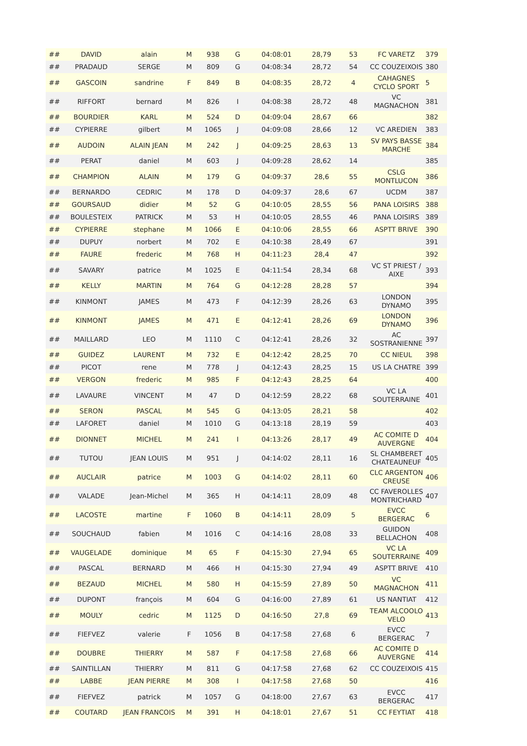| ## | DAVID | alain | M | 938 | G | 04:08:01 | 28,79 | 53 | FC VARETZ | 379 |
| ## | PRADAUD | SERGE | M | 809 | G | 04:08:34 | 28,72 | 54 | CC COUZEIXOIS | 380 |
| ## | GASCOIN | sandrine | F | 849 | B | 04:08:35 | 28,72 | 4 | CAHAGNES CYCLO SPORT | 5 |
| ## | RIFFORT | bernard | M | 826 | I | 04:08:38 | 28,72 | 48 | VC MAGNACHON | 381 |
| ## | BOURDIER | KARL | M | 524 | D | 04:09:04 | 28,67 | 66 | | 382 |
| ## | CYPIERRE | gilbert | M | 1065 | J | 04:09:08 | 28,66 | 12 | VC AREDIEN | 383 |
| ## | AUDOIN | ALAIN JEAN | M | 242 | J | 04:09:25 | 28,63 | 13 | SV PAYS BASSE MARCHE | 384 |
| ## | PERAT | daniel | M | 603 | J | 04:09:28 | 28,62 | 14 | | 385 |
| ## | CHAMPION | ALAIN | M | 179 | G | 04:09:37 | 28,6 | 55 | CSLG MONTLUCON | 386 |
| ## | BERNARDO | CEDRIC | M | 178 | D | 04:09:37 | 28,6 | 67 | UCDM | 387 |
| ## | GOURSAUD | didier | M | 52 | G | 04:10:05 | 28,55 | 56 | PANA LOISIRS | 388 |
| ## | BOULESTEIX | PATRICK | M | 53 | H | 04:10:05 | 28,55 | 46 | PANA LOISIRS | 389 |
| ## | CYPIERRE | stephane | M | 1066 | E | 04:10:06 | 28,55 | 66 | ASPTT BRIVE | 390 |
| ## | DUPUY | norbert | M | 702 | E | 04:10:38 | 28,49 | 67 | | 391 |
| ## | FAURE | frederic | M | 768 | H | 04:11:23 | 28,4 | 47 | | 392 |
| ## | SAVARY | patrice | M | 1025 | E | 04:11:54 | 28,34 | 68 | VC ST PRIEST / AIXE | 393 |
| ## | KELLY | MARTIN | M | 764 | G | 04:12:28 | 28,28 | 57 | | 394 |
| ## | KINMONT | JAMES | M | 473 | F | 04:12:39 | 28,26 | 63 | LONDON DYNAMO | 395 |
| ## | KINMONT | JAMES | M | 471 | E | 04:12:41 | 28,26 | 69 | LONDON DYNAMO | 396 |
| ## | MAILLARD | LEO | M | 1110 | C | 04:12:41 | 28,26 | 32 | AC SOSTRANIENNE | 397 |
| ## | GUIDEZ | LAURENT | M | 732 | E | 04:12:42 | 28,25 | 70 | CC NIEUL | 398 |
| ## | PICOT | rene | M | 778 | J | 04:12:43 | 28,25 | 15 | US LA CHATRE | 399 |
| ## | VERGON | frederic | M | 985 | F | 04:12:43 | 28,25 | 64 | | 400 |
| ## | LAVAURE | VINCENT | M | 47 | D | 04:12:59 | 28,22 | 68 | VC LA SOUTERRAINE | 401 |
| ## | SERON | PASCAL | M | 545 | G | 04:13:05 | 28,21 | 58 | | 402 |
| ## | LAFORET | daniel | M | 1010 | G | 04:13:18 | 28,19 | 59 | | 403 |
| ## | DIONNET | MICHEL | M | 241 | I | 04:13:26 | 28,17 | 49 | AC COMITE D AUVERGNE | 404 |
| ## | TUTOU | JEAN LOUIS | M | 951 | J | 04:14:02 | 28,11 | 16 | SL CHAMBERET CHATEAUNEUF | 405 |
| ## | AUCLAIR | patrice | M | 1003 | G | 04:14:02 | 28,11 | 60 | CLC ARGENTON CREUSE | 406 |
| ## | VALADE | Jean-Michel | M | 365 | H | 04:14:11 | 28,09 | 48 | CC FAVEROLLES MONTRICHARD | 407 |
| ## | LACOSTE | martine | F | 1060 | B | 04:14:11 | 28,09 | 5 | EVCC BERGERAC | 6 |
| ## | SOUCHAUD | fabien | M | 1016 | C | 04:14:16 | 28,08 | 33 | GUIDON BELLACHON | 408 |
| ## | VAUGELADE | dominique | M | 65 | F | 04:15:30 | 27,94 | 65 | VC LA SOUTERRAINE | 409 |
| ## | PASCAL | BERNARD | M | 466 | H | 04:15:30 | 27,94 | 49 | ASPTT BRIVE | 410 |
| ## | BEZAUD | MICHEL | M | 580 | H | 04:15:59 | 27,89 | 50 | VC MAGNACHON | 411 |
| ## | DUPONT | françois | M | 604 | G | 04:16:00 | 27,89 | 61 | US NANTIAT | 412 |
| ## | MOULY | cedric | M | 1125 | D | 04:16:50 | 27,8 | 69 | TEAM ALCOOLO VELO | 413 |
| ## | FIEFVEZ | valerie | F | 1056 | B | 04:17:58 | 27,68 | 6 | EVCC BERGERAC | 7 |
| ## | DOUBRE | THIERRY | M | 587 | F | 04:17:58 | 27,68 | 66 | AC COMITE D AUVERGNE | 414 |
| ## | SAINTILLAN | THIERRY | M | 811 | G | 04:17:58 | 27,68 | 62 | CC COUZEIXOIS | 415 |
| ## | LABBE | JEAN PIERRE | M | 308 | I | 04:17:58 | 27,68 | 50 | | 416 |
| ## | FIEFVEZ | patrick | M | 1057 | G | 04:18:00 | 27,67 | 63 | EVCC BERGERAC | 417 |
| ## | COUTARD | JEAN FRANCOIS | M | 391 | H | 04:18:01 | 27,67 | 51 | CC FEYTIAT | 418 |